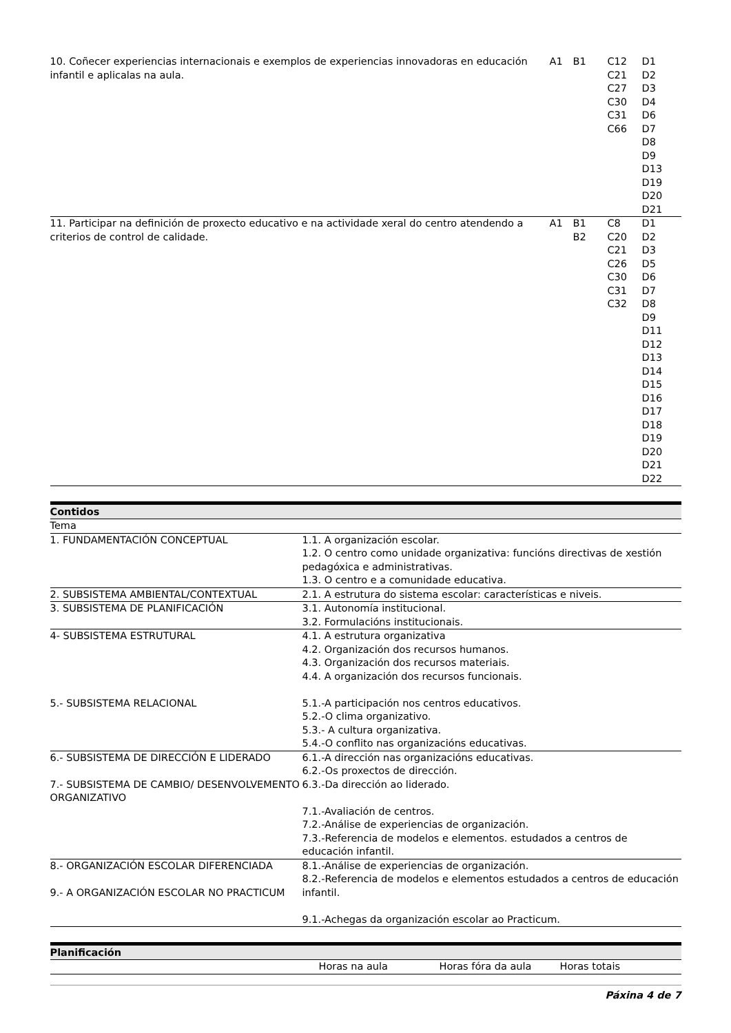| 10. Coñecer experiencias internacionais e exemplos de experiencias innovadoras en educación infantil e aplicalas na aula. | A1 | B1 | C12 C21 C27 C30 C31 C66 | D1 D2 D3 D4 D6 D7 D8 D9 D13 D19 D20 D21 |
| 11. Participar na definición de proxecto educativo e na actividade xeral do centro atendendo a criterios de control de calidade. | A1 | B1 B2 | C8 C20 C21 C26 C30 C31 C32 | D1 D2 D3 D5 D6 D7 D8 D9 D11 D12 D13 D14 D15 D16 D17 D18 D19 D20 D21 D22 |
Contidos
| Tema | |
| --- | --- |
| 1. FUNDAMENTACIÓN CONCEPTUAL | 1.1. A organización escolar. 1.2. O centro como unidade organizativa: funcións directivas de xestión pedagóxica e administrativas. 1.3. O centro e a comunidade educativa. |
| 2. SUBSISTEMA AMBIENTAL/CONTEXTUAL | 2.1. A estrutura do sistema escolar: características e niveis. |
| 3. SUBSISTEMA DE PLANIFICACIÓN | 3.1. Autonomía institucional. 3.2. Formulacións institucionais. |
| 4- SUBSISTEMA ESTRUTURAL 5.- SUBSISTEMA RELACIONAL | 4.1. A estrutura organizativa 4.2. Organización dos recursos humanos. 4.3. Organización dos recursos materiais. 4.4. A organización dos recursos funcionais. 5.1.-A participación nos centros educativos. 5.2.-O clima organizativo. 5.3.- A cultura organizativa. 5.4.-O conflito nas organizacións educativas. |
| 6.- SUBSISTEMA DE DIRECCIÓN E LIDERADO 7.- SUBSISTEMA DE CAMBIO/ DESENVOLVEMENTO ORGANIZATIVO | 6.1.-A dirección nas organizacións educativas. 6.2.-Os proxectos de dirección. 6.3.-Da dirección ao liderado. 7.1.-Avaliación de centros. 7.2.-Análise de experiencias de organización. 7.3.-Referencia de modelos e elementos. estudados a centros de educación infantil. |
| 8.- ORGANIZACIÓN ESCOLAR DIFERENCIADA 9.- A ORGANIZACIÓN ESCOLAR NO PRACTICUM | 8.1.-Análise de experiencias de organización. 8.2.-Referencia de modelos e elementos estudados a centros de educación infantil. 9.1.-Achegas da organización escolar ao Practicum. |
Planificación
| | Horas na aula | Horas fóra da aula | Horas totais |
| --- | --- | --- | --- |
Páxina 4 de 7